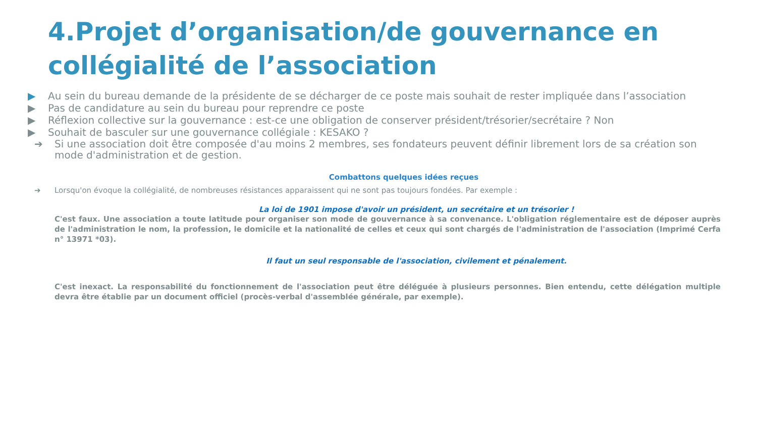4.Projet d’organisation/de gouvernance en collégialité de l’association
▶ Au sein du bureau demande de la présidente de se décharger de ce poste mais souhait de rester impliquée dans l’association
▶ Pas de candidature au sein du bureau pour reprendre ce poste
▶ Réflexion collective sur la gouvernance : est-ce une obligation de conserver président/trésorier/secrétaire ? Non
▶ Souhait de basculer sur une gouvernance collégiale : KESAKO ?
➔ Si une association doit être composée d'au moins 2 membres, ses fondateurs peuvent définir librement lors de sa création son mode d'administration et de gestion.
Combattons quelques idées reçues
➔ Lorsqu'on évoque la collégialité, de nombreuses résistances apparaissent qui ne sont pas toujours fondées. Par exemple :
La loi de 1901 impose d'avoir un président, un secrétaire et un trésorier !
C'est faux. Une association a toute latitude pour organiser son mode de gouvernance à sa convenance. L'obligation réglementaire est de déposer auprès de l'administration le nom, la profession, le domicile et la nationalité de celles et ceux qui sont chargés de l'administration de l'association (Imprimé Cerfa n° 13971 *03).
Il faut un seul responsable de l'association, civilement et pénalement.
C'est inexact. La responsabilité du fonctionnement de l'association peut être déléguée à plusieurs personnes. Bien entendu, cette délégation multiple devra être établie par un document officiel (procès-verbal d'assemblée générale, par exemple).